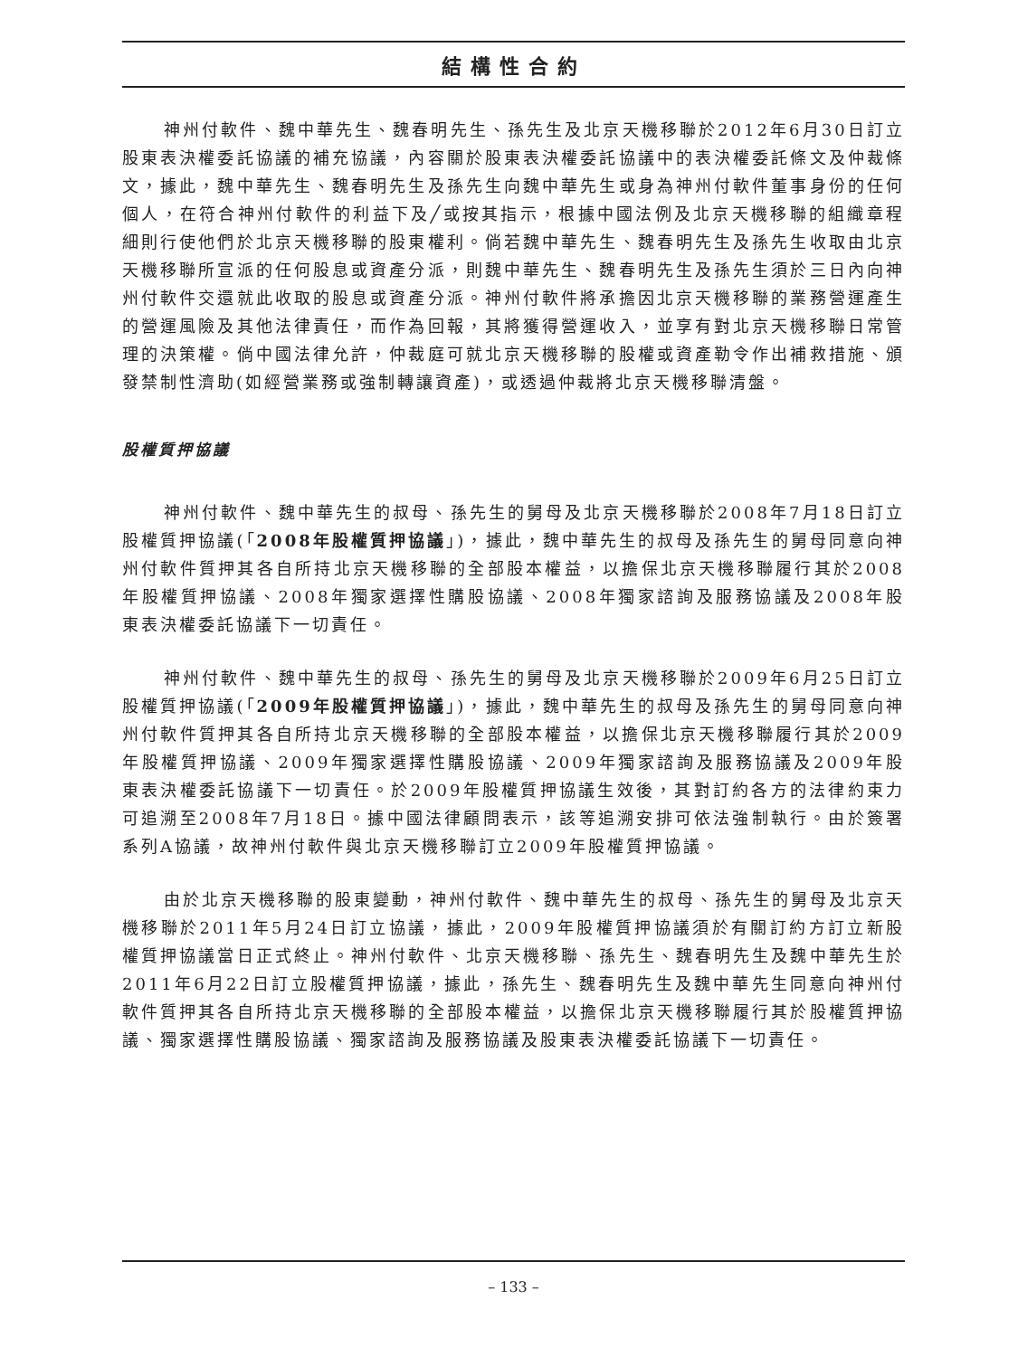結構性合約
神州付軟件、魏中華先生、魏春明先生、孫先生及北京天機移聯於2012年6月30日訂立股東表決權委託協議的補充協議，內容關於股東表決權委託協議中的表決權委託條文及仲裁條文，據此，魏中華先生、魏春明先生及孫先生向魏中華先生或身為神州付軟件董事身份的任何個人，在符合神州付軟件的利益下及╱或按其指示，根據中國法例及北京天機移聯的組織章程細則行使他們於北京天機移聯的股東權利。倘若魏中華先生、魏春明先生及孫先生收取由北京天機移聯所宣派的任何股息或資產分派，則魏中華先生、魏春明先生及孫先生須於三日內向神州付軟件交還就此收取的股息或資產分派。神州付軟件將承擔因北京天機移聯的業務營運產生的營運風險及其他法律責任，而作為回報，其將獲得營運收入，並享有對北京天機移聯日常管理的決策權。倘中國法律允許，仲裁庭可就北京天機移聯的股權或資產勒令作出補救措施、頒發禁制性濟助(如經營業務或強制轉讓資產)，或透過仲裁將北京天機移聯清盤。
股權質押協議
神州付軟件、魏中華先生的叔母、孫先生的舅母及北京天機移聯於2008年7月18日訂立股權質押協議(「2008年股權質押協議」)，據此，魏中華先生的叔母及孫先生的舅母同意向神州付軟件質押其各自所持北京天機移聯的全部股本權益，以擔保北京天機移聯履行其於2008年股權質押協議、2008年獨家選擇性購股協議、2008年獨家諮詢及服務協議及2008年股東表決權委託協議下一切責任。
神州付軟件、魏中華先生的叔母、孫先生的舅母及北京天機移聯於2009年6月25日訂立股權質押協議(「2009年股權質押協議」)，據此，魏中華先生的叔母及孫先生的舅母同意向神州付軟件質押其各自所持北京天機移聯的全部股本權益，以擔保北京天機移聯履行其於2009年股權質押協議、2009年獨家選擇性購股協議、2009年獨家諮詢及服務協議及2009年股東表決權委託協議下一切責任。於2009年股權質押協議生效後，其對訂約各方的法律約束力可追溯至2008年7月18日。據中國法律顧問表示，該等追溯安排可依法強制執行。由於簽署系列A協議，故神州付軟件與北京天機移聯訂立2009年股權質押協議。
由於北京天機移聯的股東變動，神州付軟件、魏中華先生的叔母、孫先生的舅母及北京天機移聯於2011年5月24日訂立協議，據此，2009年股權質押協議須於有關訂約方訂立新股權質押協議當日正式終止。神州付軟件、北京天機移聯、孫先生、魏春明先生及魏中華先生於2011年6月22日訂立股權質押協議，據此，孫先生、魏春明先生及魏中華先生同意向神州付軟件質押其各自所持北京天機移聯的全部股本權益，以擔保北京天機移聯履行其於股權質押協議、獨家選擇性購股協議、獨家諮詢及服務協議及股東表決權委託協議下一切責任。
– 133 –